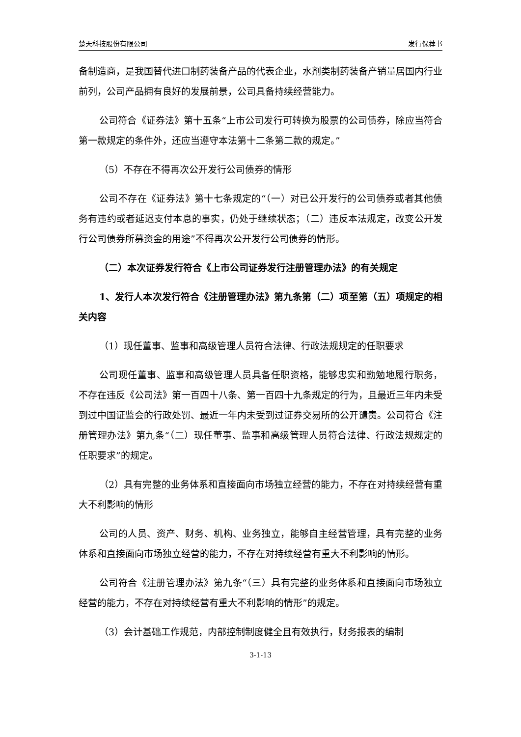楚天科技股份有限公司 发行保荐书
备制造商，是我国替代进口制药装备产品的代表企业，水剂类制药装备产销量居国内行业前列，公司产品拥有良好的发展前景，公司具备持续经营能力。
公司符合《证券法》第十五条“上市公司发行可转换为股票的公司债券，除应当符合第一款规定的条件外，还应当遵守本法第十二条第二款的规定。”
（5）不存在不得再次公开发行公司债券的情形
公司不存在《证券法》第十七条规定的“（一）对已公开发行的公司债券或者其他债务有违约或者延迟支付本息的事实，仍处于继续状态；（二）违反本法规定，改变公开发行公司债券所募资金的用途”不得再次公开发行公司债券的情形。
（二）本次证券发行符合《上市公司证券发行注册管理办法》的有关规定
1、发行人本次发行符合《注册管理办法》第九条第（二）项至第（五）项规定的相关内容
（1）现任董事、监事和高级管理人员符合法律、行政法规规定的任职要求
公司现任董事、监事和高级管理人员具备任职资格，能够忠实和勤勉地履行职务，不存在违反《公司法》第一百四十八条、第一百四十九条规定的行为，且最近三年内未受到过中国证监会的行政处罚、最近一年内未受到过证券交易所的公开谴责。公司符合《注册管理办法》第九条“（二）现任董事、监事和高级管理人员符合法律、行政法规规定的任职要求”的规定。
（2）具有完整的业务体系和直接面向市场独立经营的能力，不存在对持续经营有重大不利影响的情形
公司的人员、资产、财务、机构、业务独立，能够自主经营管理，具有完整的业务体系和直接面向市场独立经营的能力，不存在对持续经营有重大不利影响的情形。
公司符合《注册管理办法》第九条“（三）具有完整的业务体系和直接面向市场独立经营的能力，不存在对持续经营有重大不利影响的情形”的规定。
（3）会计基础工作规范，内部控制制度健全且有效执行，财务报表的编制
3-1-13